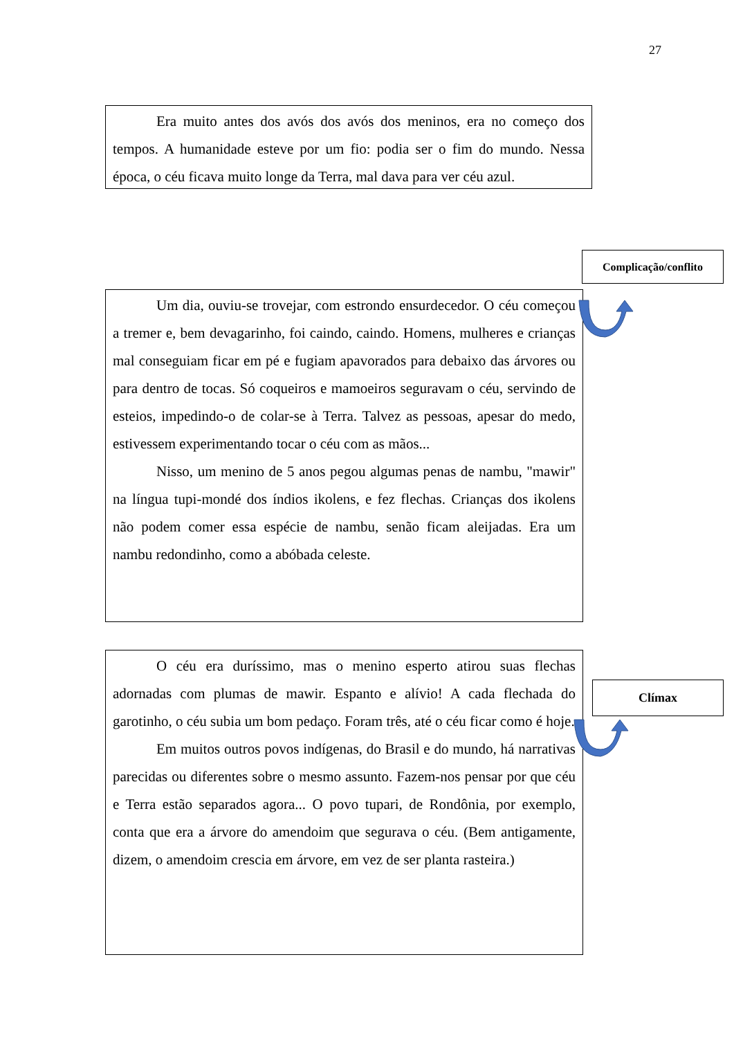27
Era muito antes dos avós dos avós dos meninos, era no começo dos tempos. A humanidade esteve por um fio: podia ser o fim do mundo. Nessa época, o céu ficava muito longe da Terra, mal dava para ver céu azul.
Complicação/conflito
Um dia, ouviu-se trovejar, com estrondo ensurdecedor. O céu começou a tremer e, bem devagarinho, foi caindo, caindo. Homens, mulheres e crianças mal conseguiam ficar em pé e fugiam apavorados para debaixo das árvores ou para dentro de tocas. Só coqueiros e mamoeiros seguravam o céu, servindo de esteios, impedindo-o de colar-se à Terra. Talvez as pessoas, apesar do medo, estivessem experimentando tocar o céu com as mãos...
Nisso, um menino de 5 anos pegou algumas penas de nambu, "mawir" na língua tupi-mondé dos índios ikolens, e fez flechas. Crianças dos ikolens não podem comer essa espécie de nambu, senão ficam aleijadas. Era um nambu redondinho, como a abóbada celeste.
O céu era duríssimo, mas o menino esperto atirou suas flechas adornadas com plumas de mawir. Espanto e alívio! A cada flechada do garotinho, o céu subia um bom pedaço. Foram três, até o céu ficar como é hoje.
Em muitos outros povos indígenas, do Brasil e do mundo, há narrativas parecidas ou diferentes sobre o mesmo assunto. Fazem-nos pensar por que céu e Terra estão separados agora... O povo tupari, de Rondônia, por exemplo, conta que era a árvore do amendoim que segurava o céu. (Bem antigamente, dizem, o amendoim crescia em árvore, em vez de ser planta rasteira.)
Clímax